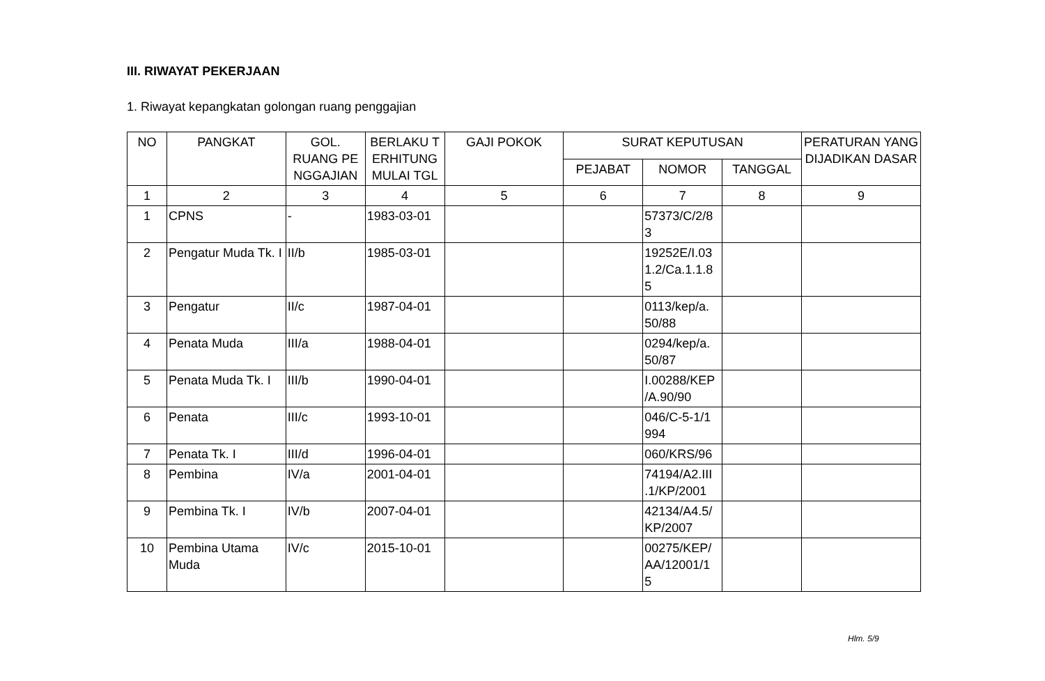III. RIWAYAT PEKERJAAN
1. Riwayat kepangkatan golongan ruang penggajian
| NO | PANGKAT | GOL. RUANG PE NGGAJIAN | BERLAKU T ERHITUNG MULAI TGL | GAJI POKOK | SURAT KEPUTUSAN | | | PERATURAN YANG DIJADIKAN DASAR |
| --- | --- | --- | --- | --- | --- | --- | --- | --- |
| | | | | | PEJABAT | NOMOR | TANGGAL | |
| 1 | 2 | 3 | 4 | 5 | 6 | 7 | 8 | 9 |
| 1 | CPNS | - | 1983-03-01 | | | 57373/C/2/8 3 | | |
| 2 | Pengatur Muda Tk. I | II/b | 1985-03-01 | | | 19252E/I.03 1.2/Ca.1.1.8 5 | | |
| 3 | Pengatur | II/c | 1987-04-01 | | | 0113/kep/a. 50/88 | | |
| 4 | Penata Muda | III/a | 1988-04-01 | | | 0294/kep/a. 50/87 | | |
| 5 | Penata Muda Tk. I | III/b | 1990-04-01 | | | I.00288/KEP /A.90/90 | | |
| 6 | Penata | III/c | 1993-10-01 | | | 046/C-5-1/1 994 | | |
| 7 | Penata Tk. I | III/d | 1996-04-01 | | | 060/KRS/96 | | |
| 8 | Pembina | IV/a | 2001-04-01 | | | 74194/A2.III .1/KP/2001 | | |
| 9 | Pembina Tk. I | IV/b | 2007-04-01 | | | 42134/A4.5/ KP/2007 | | |
| 10 | Pembina Utama Muda | IV/c | 2015-10-01 | | | 00275/KEP/ AA/12001/1 5 | | |
Hlm. 5/9